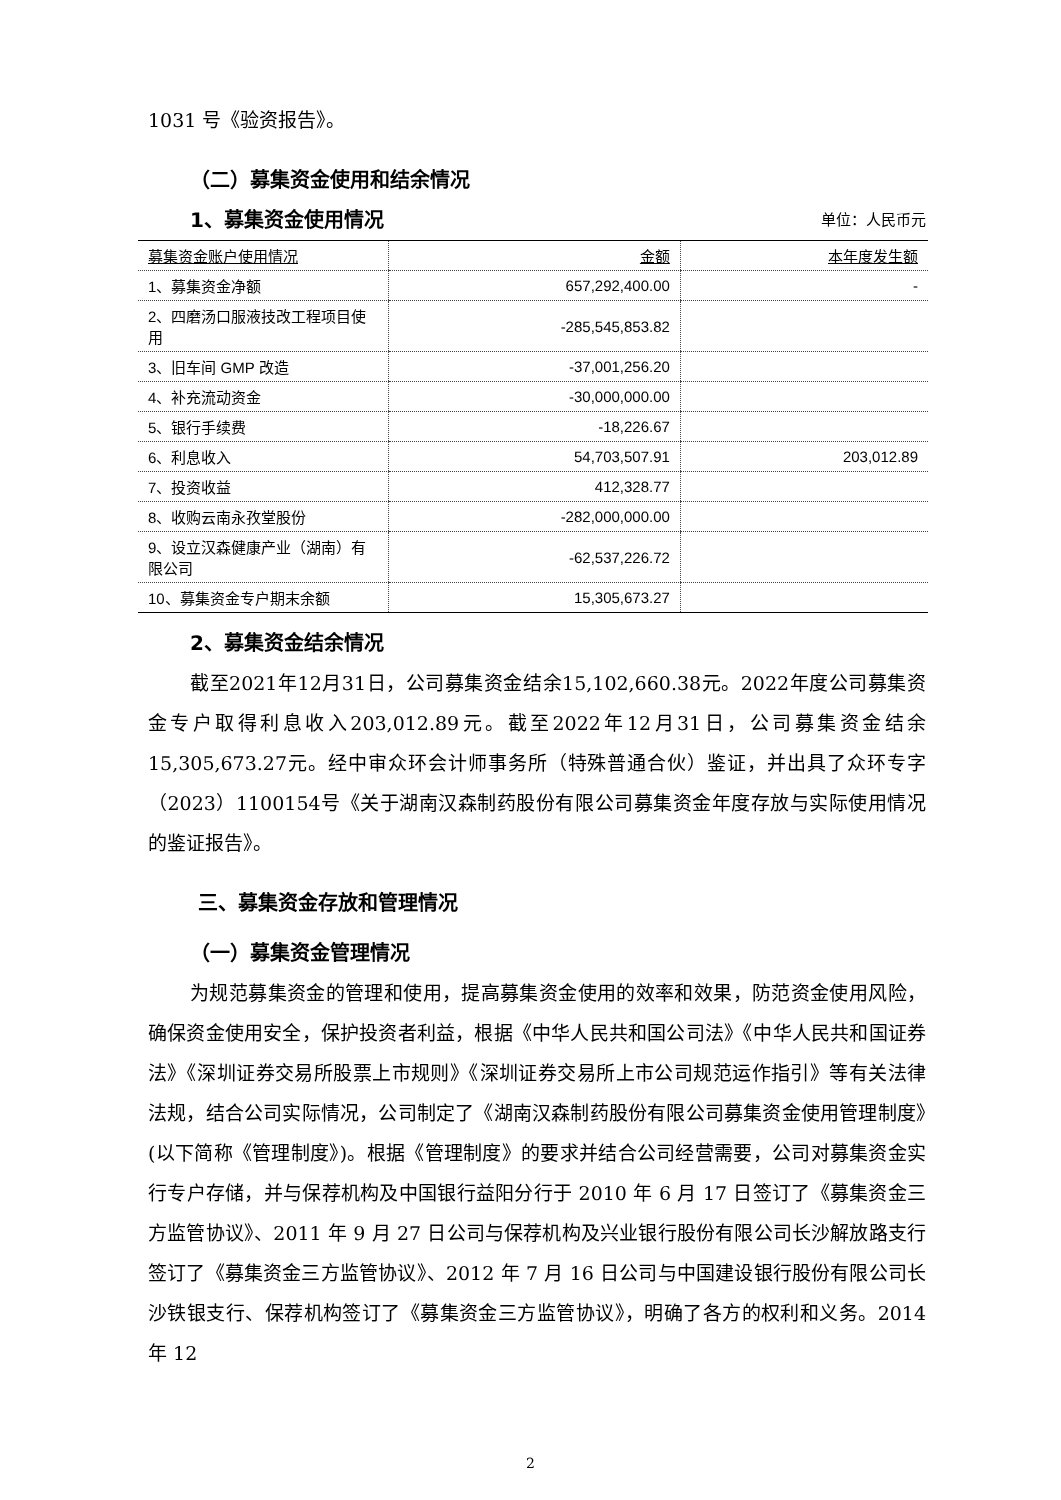1031 号《验资报告》。
（二）募集资金使用和结余情况
1、募集资金使用情况
单位：人民币元
| 募集资金账户使用情况 | 金额 | 本年度发生额 |
| --- | --- | --- |
| 1、募集资金净额 | 657,292,400.00 | - |
| 2、四磨汤口服液技改工程项目使用 | -285,545,853.82 | |
| 3、旧车间 GMP 改造 | -37,001,256.20 | |
| 4、补充流动资金 | -30,000,000.00 | |
| 5、银行手续费 | -18,226.67 | |
| 6、利息收入 | 54,703,507.91 | 203,012.89 |
| 7、投资收益 | 412,328.77 | |
| 8、收购云南永孜堂股份 | -282,000,000.00 | |
| 9、设立汉森健康产业（湖南）有限公司 | -62,537,226.72 | |
| 10、募集资金专户期末余额 | 15,305,673.27 | |
2、募集资金结余情况
截至2021年12月31日，公司募集资金结余15,102,660.38元。2022年度公司募集资金专户取得利息收入203,012.89元。截至2022年12月31日，公司募集资金结余15,305,673.27元。经中审众环会计师事务所（特殊普通合伙）鉴证，并出具了众环专字（2023）1100154号《关于湖南汉森制药股份有限公司募集资金年度存放与实际使用情况的鉴证报告》。
三、募集资金存放和管理情况
（一）募集资金管理情况
为规范募集资金的管理和使用，提高募集资金使用的效率和效果，防范资金使用风险，确保资金使用安全，保护投资者利益，根据《中华人民共和国公司法》《中华人民共和国证券法》《深圳证券交易所股票上市规则》《深圳证券交易所上市公司规范运作指引》等有关法律法规，结合公司实际情况，公司制定了《湖南汉森制药股份有限公司募集资金使用管理制度》(以下简称《管理制度》)。根据《管理制度》的要求并结合公司经营需要，公司对募集资金实行专户存储，并与保荐机构及中国银行益阳分行于 2010 年 6 月 17 日签订了《募集资金三方监管协议》、2011 年 9 月 27 日公司与保荐机构及兴业银行股份有限公司长沙解放路支行签订了《募集资金三方监管协议》、2012 年 7 月 16 日公司与中国建设银行股份有限公司长沙铁银支行、保荐机构签订了《募集资金三方监管协议》，明确了各方的权利和义务。2014 年 12
2